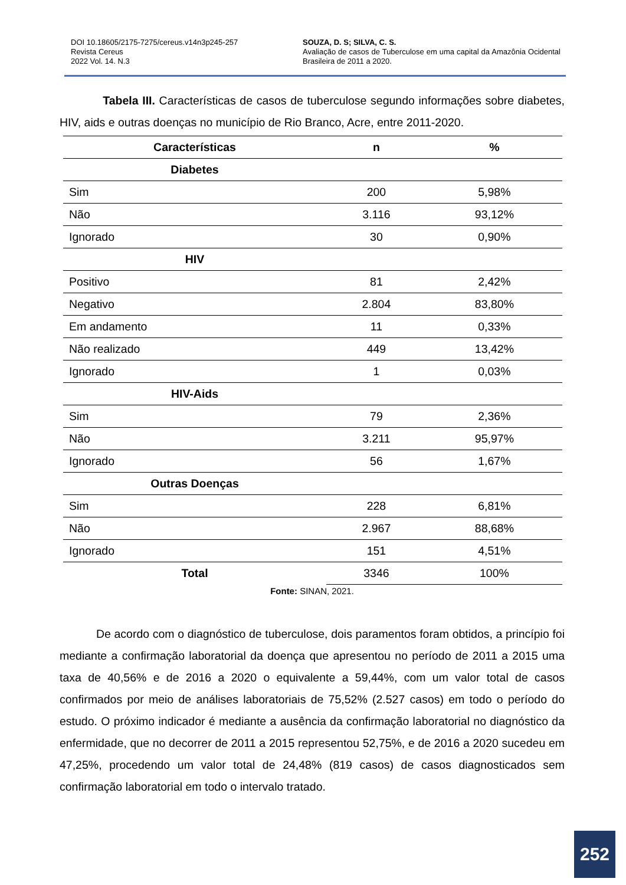DOI 10.18605/2175-7275/cereus.v14n3p245-257
Revista Cereus
2022 Vol. 14. N.3
SOUZA, D. S; SILVA, C. S.
Avaliação de casos de Tuberculose em uma capital da Amazônia Ocidental Brasileira de 2011 a 2020.
Tabela III. Características de casos de tuberculose segundo informações sobre diabetes, HIV, aids e outras doenças no município de Rio Branco, Acre, entre 2011-2020.
| Características | n | % |
| --- | --- | --- |
| Diabetes | | |
| Sim | 200 | 5,98% |
| Não | 3.116 | 93,12% |
| Ignorado | 30 | 0,90% |
| HIV | | |
| Positivo | 81 | 2,42% |
| Negativo | 2.804 | 83,80% |
| Em andamento | 11 | 0,33% |
| Não realizado | 449 | 13,42% |
| Ignorado | 1 | 0,03% |
| HIV-Aids | | |
| Sim | 79 | 2,36% |
| Não | 3.211 | 95,97% |
| Ignorado | 56 | 1,67% |
| Outras Doenças | | |
| Sim | 228 | 6,81% |
| Não | 2.967 | 88,68% |
| Ignorado | 151 | 4,51% |
| Total | 3346 | 100% |
Fonte: SINAN, 2021.
De acordo com o diagnóstico de tuberculose, dois paramentos foram obtidos, a princípio foi mediante a confirmação laboratorial da doença que apresentou no período de 2011 a 2015 uma taxa de 40,56% e de 2016 a 2020 o equivalente a 59,44%, com um valor total de casos confirmados por meio de análises laboratoriais de 75,52% (2.527 casos) em todo o período do estudo. O próximo indicador é mediante a ausência da confirmação laboratorial no diagnóstico da enfermidade, que no decorrer de 2011 a 2015 representou 52,75%, e de 2016 a 2020 sucedeu em 47,25%, procedendo um valor total de 24,48% (819 casos) de casos diagnosticados sem confirmação laboratorial em todo o intervalo tratado.
252